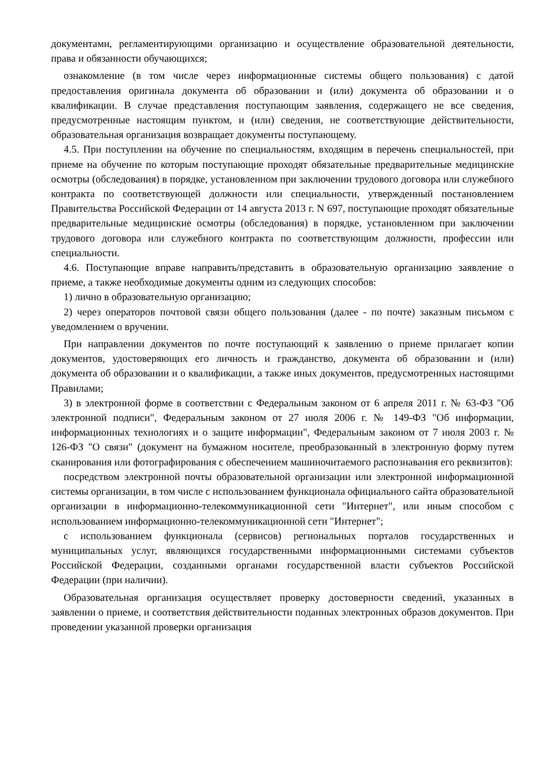документами, регламентирующими организацию и осуществление образовательной деятельности, права и обязанности обучающихся;
ознакомление (в том числе через информационные системы общего пользования) с датой предоставления оригинала документа об образовании и (или) документа об образовании и о квалификации. В случае представления поступающим заявления, содержащего не все сведения, предусмотренные настоящим пунктом, и (или) сведения, не соответствующие действительности, образовательная организация возвращает документы поступающему.
4.5. При поступлении на обучение по специальностям, входящим в перечень специальностей, при приеме на обучение по которым поступающие проходят обязательные предварительные медицинские осмотры (обследования) в порядке, установленном при заключении трудового договора или служебного контракта по соответствующей должности или специальности, утвержденный постановлением Правительства Российской Федерации от 14 августа 2013 г. N 697, поступающие проходят обязательные предварительные медицинские осмотры (обследования) в порядке, установленном при заключении трудового договора или служебного контракта по соответствующим должности, профессии или специальности.
4.6. Поступающие вправе направить/представить в образовательную организацию заявление о приеме, а также необходимые документы одним из следующих способов:
1) лично в образовательную организацию;
2) через операторов почтовой связи общего пользования (далее - по почте) заказным письмом с уведомлением о вручении.
При направлении документов по почте поступающий к заявлению о приеме прилагает копии документов, удостоверяющих его личность и гражданство, документа об образовании и (или) документа об образовании и о квалификации, а также иных документов, предусмотренных настоящими Правилами;
3) в электронной форме в соответствии с Федеральным законом от 6 апреля 2011 г. № 63-ФЗ "Об электронной подписи", Федеральным законом от 27 июля 2006 г. № 149-ФЗ "Об информации, информационных технологиях и о защите информации", Федеральным законом от 7 июля 2003 г. № 126-ФЗ "О связи" (документ на бумажном носителе, преобразованный в электронную форму путем сканирования или фотографирования с обеспечением машиночитаемого распознавания его реквизитов):
посредством электронной почты образовательной организации или электронной информационной системы организации, в том числе с использованием функционала официального сайта образовательной организации в информационно-телекоммуникационной сети "Интернет", или иным способом с использованием информационно-телекоммуникационной сети "Интернет";
с использованием функционала (сервисов) региональных порталов государственных и муниципальных услуг, являющихся государственными информационными системами субъектов Российской Федерации, созданными органами государственной власти субъектов Российской Федерации (при наличии).
Образовательная организация осуществляет проверку достоверности сведений, указанных в заявлении о приеме, и соответствия действительности поданных электронных образов документов. При проведении указанной проверки организация